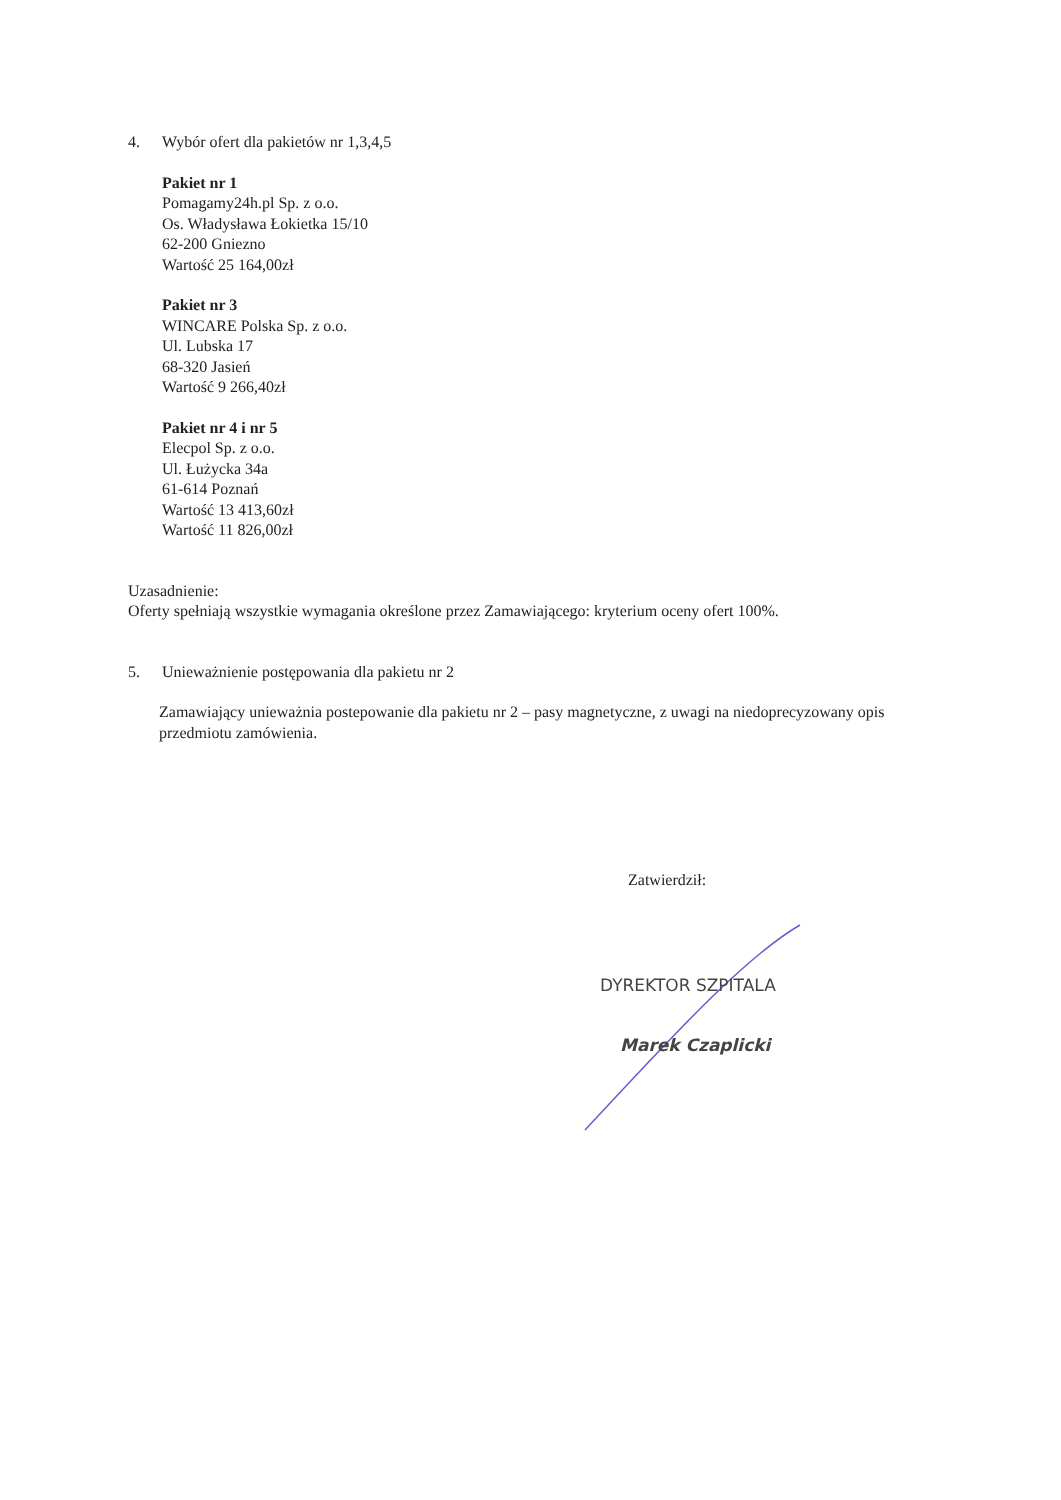4. Wybór ofert dla pakietów nr 1,3,4,5
Pakiet nr 1
Pomagamy24h.pl Sp. z o.o.
Os. Władysława Łokietka 15/10
62-200 Gniezno
Wartość 25 164,00zł
Pakiet nr 3
WINCARE Polska Sp. z o.o.
Ul. Lubska 17
68-320 Jasień
Wartość 9 266,40zł
Pakiet nr 4 i nr 5
Elecpol Sp. z o.o.
Ul. Łużycka 34a
61-614 Poznań
Wartość 13 413,60zł
Wartość 11 826,00zł
Uzasadnienie:
Oferty spełniają wszystkie wymagania określone przez Zamawiającego: kryterium oceny ofert 100%.
5. Unieważnienie postępowania dla pakietu nr 2
Zamawiający unieważnia postepowanie dla pakietu nr 2 – pasy magnetyczne, z uwagi na niedoprecyzowany opis przedmiotu zamówienia.
Zatwierdził:
DYREKTOR SZPITALA
Marek Czaplicki